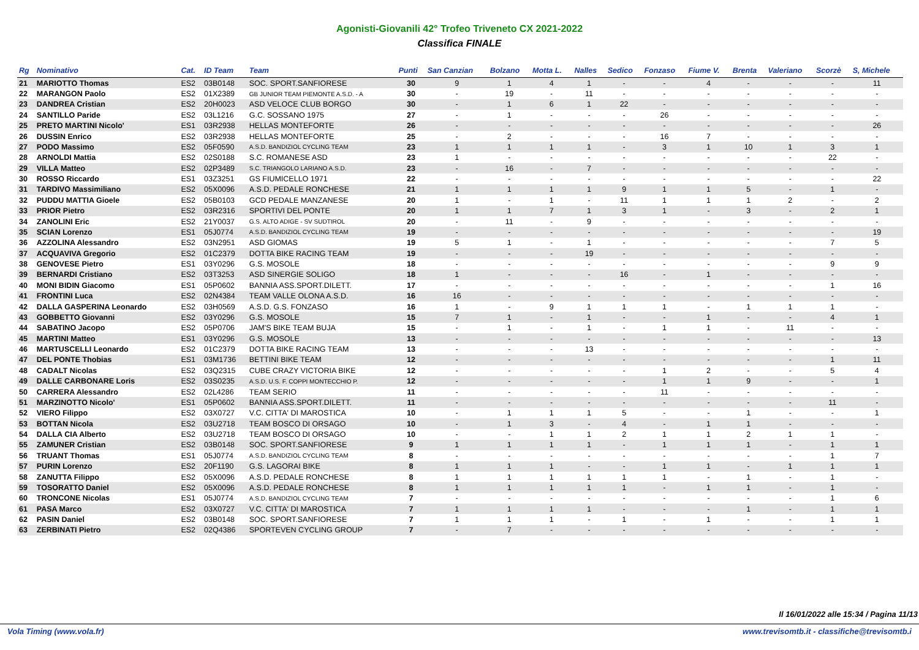Agonisti-Giovanili 42° Trofeo Triveneto CX 2021-2022
Classifica FINALE
| Rg | Nominativo | Cat. | ID Team | Team | Punti | San Canzian | Bolzano | Motta L. | Nalles | Sedico | Fonzaso | Fiume V. | Brenta | Valeriano | Scorzè | S, Michele |
| --- | --- | --- | --- | --- | --- | --- | --- | --- | --- | --- | --- | --- | --- | --- | --- | --- |
| 21 | MARIOTTO Thomas | ES2 | 03B0148 | SOC. SPORT.SANFIORESE | 30 | 9 | 1 | 4 | 1 | - | - | 4 | - | - | - | 11 |
| 22 | MARANGON Paolo | ES2 | 01X2389 | GB JUNIOR TEAM PIEMONTE A.S.D. - A | 30 | - | 19 | - | 11 | - | - | - | - | - | - | - |
| 23 | DANDREA Cristian | ES2 | 20H0023 | ASD VELOCE CLUB BORGO | 30 | - | 1 | 6 | 1 | 22 | - | - | - | - | - | - |
| 24 | SANTILLO Paride | ES2 | 03L1216 | G.C. SOSSANO 1975 | 27 | - | 1 | - | - | - | 26 | - | - | - | - | - |
| 25 | PRETO MARTINI Nicolo' | ES1 | 03R2938 | HELLAS MONTEFORTE | 26 | - | - | - | - | - | - | - | - | - | - | 26 |
| 26 | DUSSIN Enrico | ES2 | 03R2938 | HELLAS MONTEFORTE | 25 | - | 2 | - | - | - | 16 | 7 | - | - | - | - |
| 27 | PODO Massimo | ES2 | 05F0590 | A.S.D. BANDIZIOL CYCLING TEAM | 23 | 1 | 1 | 1 | 1 | - | 3 | 1 | 10 | 1 | 3 | 1 |
| 28 | ARNOLDI Mattia | ES2 | 02S0188 | S.C. ROMANESE ASD | 23 | 1 | - | - | - | - | - | - | - | - | 22 | - |
| 29 | VILLA Matteo | ES2 | 02P3489 | S.C. TRIANGOLO LARIANO A.S.D. | 23 | - | 16 | - | 7 | - | - | - | - | - | - | - |
| 30 | ROSSO Riccardo | ES1 | 03Z3251 | GS FIUMICELLO 1971 | 22 | - | - | - | - | - | - | - | - | - | - | 22 |
| 31 | TARDIVO Massimiliano | ES2 | 05X0096 | A.S.D. PEDALE RONCHESE | 21 | 1 | 1 | 1 | 1 | 9 | 1 | 1 | 5 | - | 1 | - |
| 32 | PUDDU MATTIA Gioele | ES2 | 05B0103 | GCD PEDALE MANZANESE | 20 | 1 | - | 1 | - | 11 | 1 | 1 | 1 | 2 | - | 2 |
| 33 | PRIOR Pietro | ES2 | 03R2316 | SPORTIVI DEL PONTE | 20 | 1 | 1 | 7 | 1 | 3 | 1 | - | 3 | - | 2 | 1 |
| 34 | ZANOLINI Eric | ES2 | 21Y0037 | G.S. ALTO ADIGE - SV SUDTIROL | 20 | - | 11 | - | 9 | - | - | - | - | - | - | - |
| 35 | SCIAN Lorenzo | ES1 | 05J0774 | A.S.D. BANDIZIOL CYCLING TEAM | 19 | - | - | - | - | - | - | - | - | - | - | 19 |
| 36 | AZZOLINA Alessandro | ES2 | 03N2951 | ASD GIOMAS | 19 | 5 | 1 | - | 1 | - | - | - | - | - | 7 | 5 |
| 37 | ACQUAVIVA Gregorio | ES2 | 01C2379 | DOTTA BIKE RACING TEAM | 19 | - | - | - | 19 | - | - | - | - | - | - | - |
| 38 | GENOVESE Pietro | ES1 | 03Y0296 | G.S. MOSOLE | 18 | - | - | - | - | - | - | - | - | - | 9 | 9 |
| 39 | BERNARDI Cristiano | ES2 | 03T3253 | ASD SINERGIE SOLIGO | 18 | 1 | - | - | - | 16 | - | 1 | - | - | - | - |
| 40 | MONI BIDIN Giacomo | ES1 | 05P0602 | BANNIA ASS.SPORT.DILETT. | 17 | - | - | - | - | - | - | - | - | - | 1 | 16 |
| 41 | FRONTINI Luca | ES2 | 02N4384 | TEAM VALLE OLONA A.S.D. | 16 | 16 | - | - | - | - | - | - | - | - | - | - |
| 42 | DALLA GASPERINA Leonardo | ES2 | 03H0569 | A.S.D. G.S. FONZASO | 16 | 1 | - | 9 | 1 | 1 | 1 | - | 1 | 1 | 1 | - |
| 43 | GOBBETTO Giovanni | ES2 | 03Y0296 | G.S. MOSOLE | 15 | 7 | 1 | - | 1 | - | - | 1 | - | - | 4 | 1 |
| 44 | SABATINO Jacopo | ES2 | 05P0706 | JAM'S BIKE TEAM BUJA | 15 | - | 1 | - | 1 | - | 1 | 1 | - | 11 | - | - |
| 45 | MARTINI Matteo | ES1 | 03Y0296 | G.S. MOSOLE | 13 | - | - | - | - | - | - | - | - | - | - | 13 |
| 46 | MARTUSCELLI Leonardo | ES2 | 01C2379 | DOTTA BIKE RACING TEAM | 13 | - | - | - | 13 | - | - | - | - | - | - | - |
| 47 | DEL PONTE Thobias | ES1 | 03M1736 | BETTINI BIKE TEAM | 12 | - | - | - | - | - | - | - | - | - | 1 | 11 |
| 48 | CADALT Nicolas | ES2 | 03Q2315 | CUBE CRAZY VICTORIA BIKE | 12 | - | - | - | - | - | 1 | 2 | - | - | 5 | 4 |
| 49 | DALLE CARBONARE Loris | ES2 | 03S0235 | A.S.D. U.S. F. COPPI MONTECCHIO P. | 12 | - | - | - | - | - | 1 | 1 | 9 | - | - | 1 |
| 50 | CARRERA Alessandro | ES2 | 02L4286 | TEAM SERIO | 11 | - | - | - | - | - | 11 | - | - | - | - | - |
| 51 | MARZINOTTO Nicolo' | ES1 | 05P0602 | BANNIA ASS.SPORT.DILETT. | 11 | - | - | - | - | - | - | - | - | - | 11 | - |
| 52 | VIERO Filippo | ES2 | 03X0727 | V.C. CITTA' DI MAROSTICA | 10 | - | 1 | 1 | 1 | 5 | - | - | 1 | - | - | 1 |
| 53 | BOTTAN Nicola | ES2 | 03U2718 | TEAM BOSCO DI ORSAGO | 10 | - | 1 | 3 | - | 4 | - | 1 | 1 | - | - | - |
| 54 | DALLA CIA Alberto | ES2 | 03U2718 | TEAM BOSCO DI ORSAGO | 10 | - | - | 1 | 1 | 2 | 1 | 1 | 2 | 1 | 1 | - |
| 55 | ZAMUNER Cristian | ES2 | 03B0148 | SOC. SPORT.SANFIORESE | 9 | 1 | 1 | 1 | 1 | - | 1 | 1 | 1 | - | 1 | 1 |
| 56 | TRUANT Thomas | ES1 | 05J0774 | A.S.D. BANDIZIOL CYCLING TEAM | 8 | - | - | - | - | - | - | - | - | - | 1 | 7 |
| 57 | PURIN Lorenzo | ES2 | 20F1190 | G.S. LAGORAI BIKE | 8 | 1 | 1 | 1 | - | - | 1 | 1 | - | 1 | 1 | 1 |
| 58 | ZANUTTA Filippo | ES2 | 05X0096 | A.S.D. PEDALE RONCHESE | 8 | 1 | 1 | 1 | 1 | 1 | 1 | - | 1 | - | 1 | - |
| 59 | TOSORATTO Daniel | ES2 | 05X0096 | A.S.D. PEDALE RONCHESE | 8 | 1 | 1 | 1 | 1 | 1 | - | 1 | 1 | - | 1 | - |
| 60 | TRONCONE Nicolas | ES1 | 05J0774 | A.S.D. BANDIZIOL CYCLING TEAM | 7 | - | - | - | - | - | - | - | - | - | 1 | 6 |
| 61 | PASA Marco | ES2 | 03X0727 | V.C. CITTA' DI MAROSTICA | 7 | 1 | 1 | 1 | 1 | - | - | - | 1 | - | 1 | 1 |
| 62 | PASIN Daniel | ES2 | 03B0148 | SOC. SPORT.SANFIORESE | 7 | 1 | 1 | 1 | - | 1 | - | 1 | - | - | 1 | 1 |
| 63 | ZERBINATI Pietro | ES2 | 02Q4386 | SPORTEVEN CYCLING GROUP | 7 | - | 7 | - | - | - | - | - | - | - | - | - |
Il 16/01/2022 alle 15:34 / Pagina 11/13
Vola Timing (www.vola.fr) www.trevisomtb.it - classifiche@trevisomtb.i